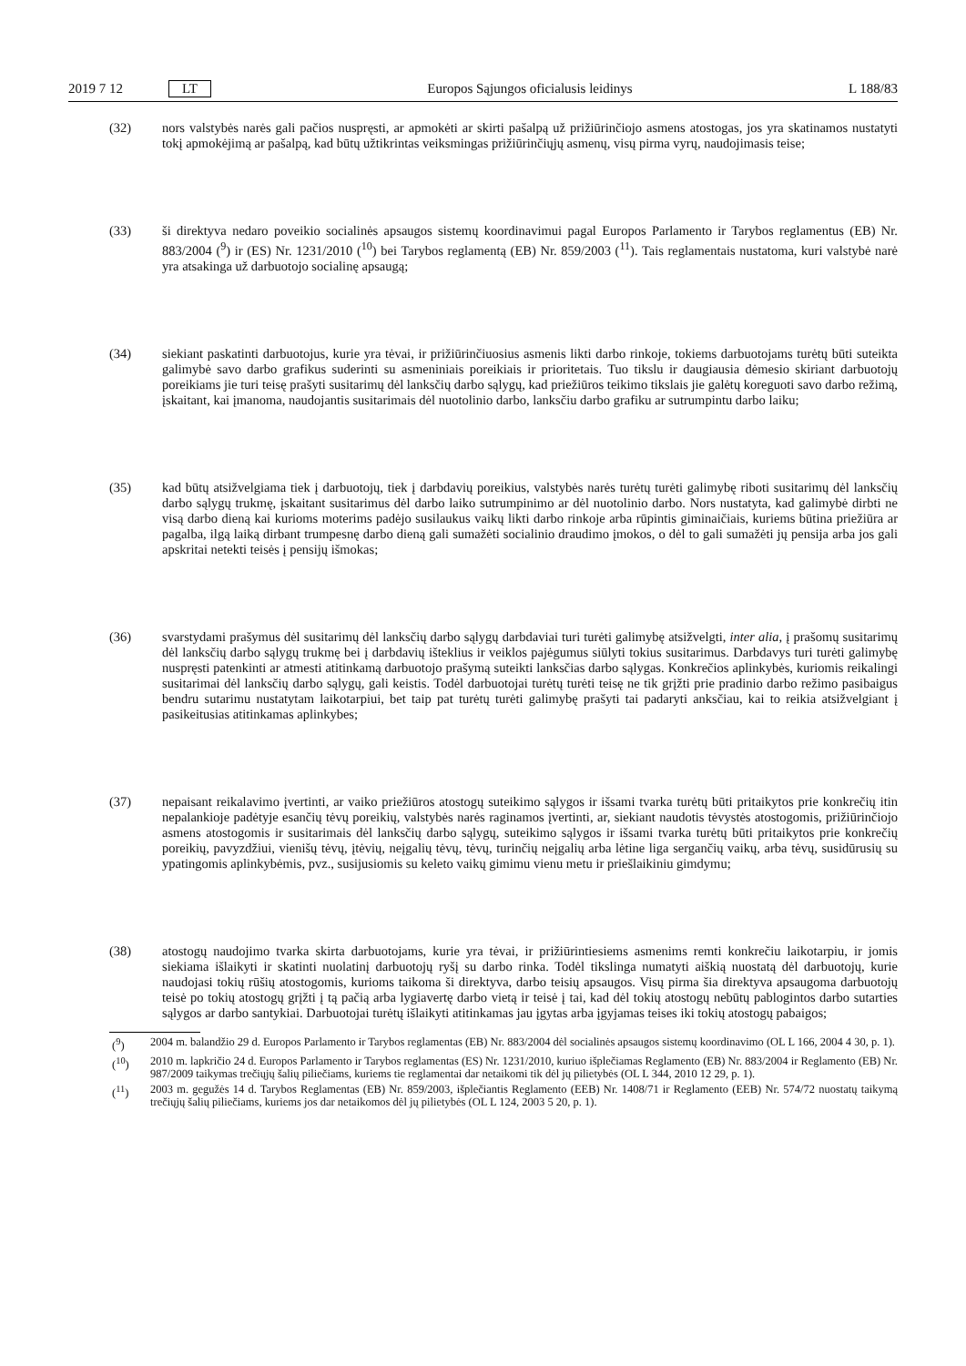2019 7 12 LT Europos Sąjungos oficialusis leidinys L 188/83
(32) nors valstybės narės gali pačios nuspręsti, ar apmokėti ar skirti pašalpą už prižiūrinčiojo asmens atostogas, jos yra skatinamos nustatyti tokį apmokėjimą ar pašalpą, kad būtų užtikrintas veiksmingas prižiūrinčiųjų asmenų, visų pirma vyrų, naudojimasis teise;
(33) ši direktyva nedaro poveikio socialinės apsaugos sistemų koordinavimui pagal Europos Parlamento ir Tarybos reglamentus (EB) Nr. 883/2004 (<sup>9</sup>) ir (ES) Nr. 1231/2010 (<sup>10</sup>) bei Tarybos reglamentą (EB) Nr. 859/2003 (<sup>11</sup>). Tais reglamentais nustatoma, kuri valstybė narė yra atsakinga už darbuotojo socialinę apsaugą;
(34) siekiant paskatinti darbuotojus, kurie yra tėvai, ir prižiūrinčiuosius asmenis likti darbo rinkoje, tokiems darbuotojams turėtų būti suteikta galimybė savo darbo grafikus suderinti su asmeniniais poreikiais ir prioritetais. Tuo tikslu ir daugiausia dėmesio skiriant darbuotojų poreikiams jie turi teisę prašyti susitarimų dėl lanksčių darbo sąlygų, kad priežiūros teikimo tikslais jie galėtų koreguoti savo darbo režimą, įskaitant, kai įmanoma, naudojantis susitarimais dėl nuotolinio darbo, lanksčiu darbo grafiku ar sutrumpintu darbo laiku;
(35) kad būtų atsižvelgiama tiek į darbuotojų, tiek į darbdavių poreikius, valstybės narės turėtų turėti galimybę riboti susitarimų dėl lanksčių darbo sąlygų trukmę, įskaitant susitarimus dėl darbo laiko sutrumpinimo ar dėl nuotolinio darbo. Nors nustatyta, kad galimybė dirbti ne visą darbo dieną kai kurioms moterims padėjo susilaukus vaikų likti darbo rinkoje arba rūpintis giminaičiais, kuriems būtina priežiūra ar pagalba, ilgą laiką dirbant trumpesnę darbo dieną gali sumažėti socialinio draudimo įmokos, o dėl to gali sumažėti jų pensija arba jos gali apskritai netekti teisės į pensijų išmokas;
(36) svarstydami prašymus dėl susitarimų dėl lanksčių darbo sąlygų darbdaviai turi turėti galimybę atsižvelgti, inter alia, į prašomų susitarimų dėl lanksčių darbo sąlygų trukmę bei į darbdavių išteklius ir veiklos pajėgumus siūlyti tokius susitarimus. Darbdavys turi turėti galimybę nuspręsti patenkinti ar atmesti atitinkamą darbuotojo prašymą suteikti lanksčias darbo sąlygas. Konkrečios aplinkybės, kuriomis reikalingi susitarimai dėl lanksčių darbo sąlygų, gali keistis. Todėl darbuotojai turėtų turėti teisę ne tik grįžti prie pradinio darbo režimo pasibaigus bendru sutarimu nustatytam laikotarpiui, bet taip pat turėtų turėti galimybę prašyti tai padaryti anksčiau, kai to reikia atsižvelgiant į pasikeitusias atitinkamas aplinkybes;
(37) nepaisant reikalavimo įvertinti, ar vaiko priežiūros atostogų suteikimo sąlygos ir išsami tvarka turėtų būti pritaikytos prie konkrečių itin nepalankioje padėtyje esančių tėvų poreikių, valstybės narės raginamos įvertinti, ar, siekiant naudotis tėvystės atostogomis, prižiūrinčiojo asmens atostogomis ir susitarimais dėl lanksčių darbo sąlygų, suteikimo sąlygos ir išsami tvarka turėtų būti pritaikytos prie konkrečių poreikių, pavyzdžiui, vienišų tėvų, įtėvių, neįgalių tėvų, tėvų, turinčių neįgalių arba lėtine liga sergančių vaikų, arba tėvų, susidūrusių su ypatingomis aplinkybėmis, pvz., susijusiomis su keleto vaikų gimimu vienu metu ir priešlaikiniu gimdymu;
(38) atostogų naudojimo tvarka skirta darbuotojams, kurie yra tėvai, ir prižiūrintiesiems asmenims remti konkrečiu laikotarpiu, ir jomis siekiama išlaikyti ir skatinti nuolatinį darbuotojų ryšį su darbo rinka. Todėl tikslinga numatyti aiškią nuostatą dėl darbuotojų, kurie naudojasi tokių rūšių atostogomis, kurioms taikoma ši direktyva, darbo teisių apsaugos. Visų pirma šia direktyva apsaugoma darbuotojų teisė po tokių atostogų grįžti į tą pačią arba lygiavertę darbo vietą ir teisė į tai, kad dėl tokių atostogų nebūtų pablogintos darbo sutarties sąlygos ar darbo santykiai. Darbuotojai turėtų išlaikyti atitinkamas jau įgytas arba įgyjamas teises iki tokių atostogų pabaigos;
(<sup>9</sup>) 2004 m. balandžio 29 d. Europos Parlamento ir Tarybos reglamentas (EB) Nr. 883/2004 dėl socialinės apsaugos sistemų koordinavimo (OL L 166, 2004 4 30, p. 1).
(<sup>10</sup>) 2010 m. lapkričio 24 d. Europos Parlamento ir Tarybos reglamentas (ES) Nr. 1231/2010, kuriuo išplečiamas Reglamento (EB) Nr. 883/2004 ir Reglamento (EB) Nr. 987/2009 taikymas trečiųjų šalių piliečiams, kuriems tie reglamentai dar netaikomi tik dėl jų pilietybės (OL L 344, 2010 12 29, p. 1).
(<sup>11</sup>) 2003 m. gegužės 14 d. Tarybos Reglamentas (EB) Nr. 859/2003, išplečiantis Reglamento (EEB) Nr. 1408/71 ir Reglamento (EEB) Nr. 574/72 nuostatų taikymą trečiųjų šalių piliečiams, kuriems jos dar netaikomos dėl jų pilietybės (OL L 124, 2003 5 20, p. 1).